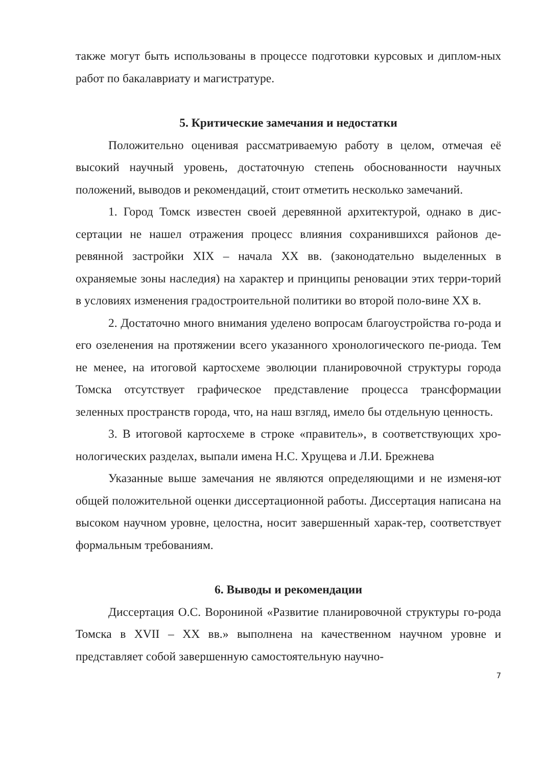также могут быть использованы в процессе подготовки курсовых и диплом-ных работ по бакалавриату и магистратуре.
5. Критические замечания и недостатки
Положительно оценивая рассматриваемую работу в целом, отмечая её высокий научный уровень, достаточную степень обоснованности научных положений, выводов и рекомендаций, стоит отметить несколько замечаний.
1. Город Томск известен своей деревянной архитектурой, однако в дис-сертации не нашел отражения процесс влияния сохранившихся районов де-ревянной застройки XIX – начала XX вв. (законодательно выделенных в охраняемые зоны наследия) на характер и принципы реновации этих терри-торий в условиях изменения градостроительной политики во второй поло-вине XX в.
2. Достаточно много внимания уделено вопросам благоустройства го-рода и его озеленения на протяжении всего указанного хронологического пе-риода. Тем не менее, на итоговой картосхеме эволюции планировочной структуры города Томска отсутствует графическое представление процесса трансформации зеленных пространств города, что, на наш взгляд, имело бы отдельную ценность.
3. В итоговой картосхеме в строке «правитель», в соответствующих хро-нологических разделах, выпали имена Н.С. Хрущева и Л.И. Брежнева
Указанные выше замечания не являются определяющими и не изменя-ют общей положительной оценки диссертационной работы. Диссертация написана на высоком научном уровне, целостна, носит завершенный харак-тер, соответствует формальным требованиям.
6. Выводы и рекомендации
Диссертация О.С. Ворониной «Развитие планировочной структуры го-рода Томска в XVII – XX вв.» выполнена на качественном научном уровне и представляет собой завершенную самостоятельную научно-
7